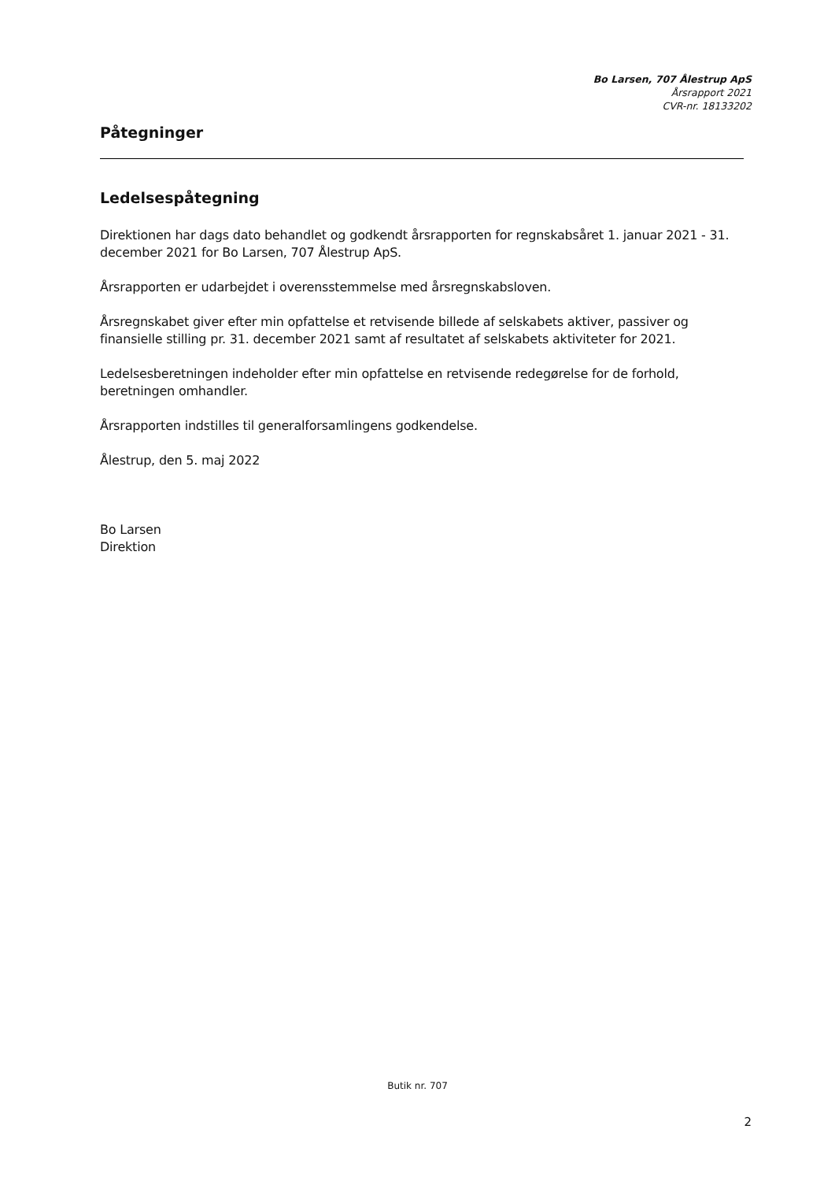Bo Larsen, 707 Ålestrup ApS
Årsrapport 2021
CVR-nr. 18133202
Påtegninger
Ledelsespåtegning
Direktionen har dags dato behandlet og godkendt årsrapporten for regnskabsåret 1. januar 2021 - 31. december 2021 for Bo Larsen, 707 Ålestrup ApS.
Årsrapporten er udarbejdet i overensstemmelse med årsregnskabsloven.
Årsregnskabet giver efter min opfattelse et retvisende billede af selskabets aktiver, passiver og finansielle stilling pr. 31. december 2021 samt af resultatet af selskabets aktiviteter for 2021.
Ledelsesberetningen indeholder efter min opfattelse en retvisende redegørelse for de forhold, beretningen omhandler.
Årsrapporten indstilles til generalforsamlingens godkendelse.
Ålestrup, den 5. maj 2022
Bo Larsen
Direktion
Butik nr. 707
2